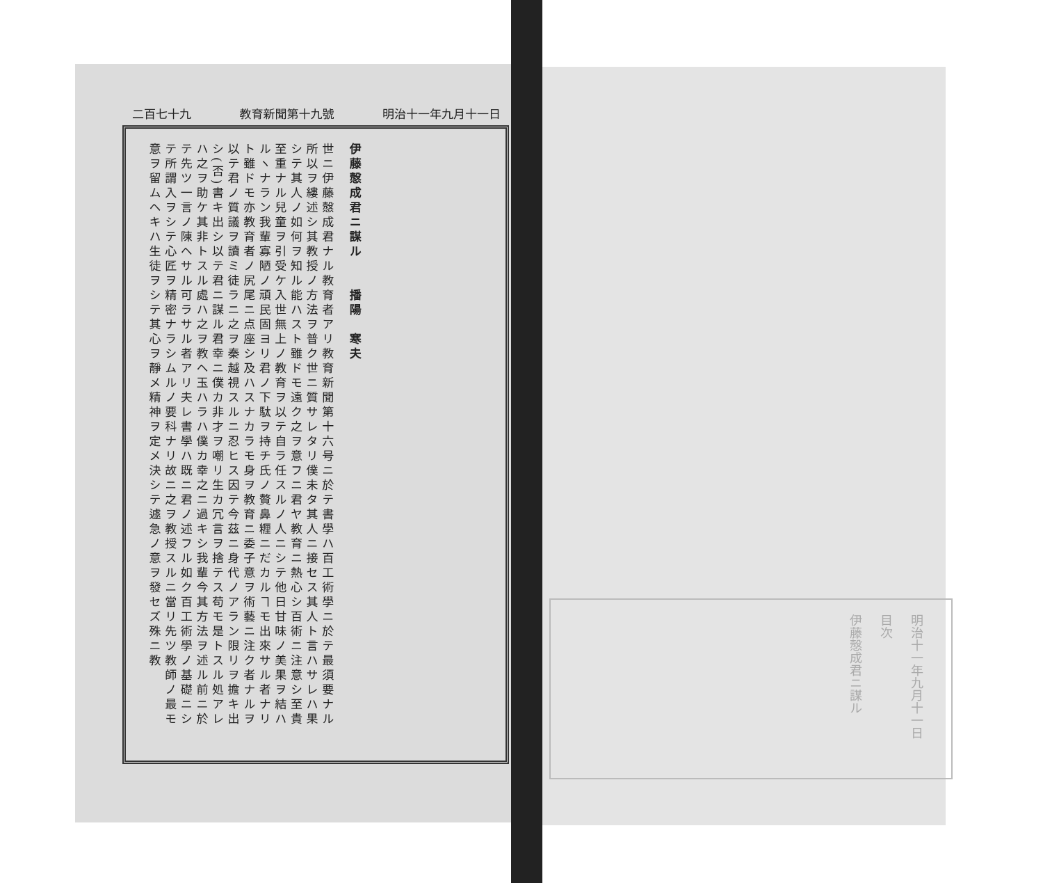二百七十九 教育新聞第十九號 明治十一年九月十一日
伊藤慤成君ニ謀ル　　播陽　寒夫
世ニ伊藤慤成君ナル教育者アリ教育新聞第十六号ニ於テ書學ハ百工術學ニ於テ最須要ナル所以ヲ縷述シ其教授ノ方法ヲ普ク世ニ質サレタリ僕未タ其人ニ接セス其人ト言ハサレハ果シテ其人ノ如何ヲ知ル能ハスト雖ドモ遠ク之ヲ意フニ君ヤ教育ニ熱心シ百術ニ注意シ至貴至重ナル兒童ヲ引受ケ入世無上ノ教育ヲ以テ自ラ任スルノ人ニシテ他日甘味ノ美果ヲ結ハルヽナラン我輩寡陋ノ頑民固ヨリ君ノ下駄ヲ持チ氏ノ贅鼻糎ニだカルヿモ出來サル者ナリト雖ドモ亦教育者ノ尻尾ニ点座シ及ハスナカラモ身ヲ教育ニ委子意ヲ術藝ニ注ク者ナルヲ以テ君ノ質議ヲ讀ミ徒ラニ之ヲ秦越視スルニ忍ヒス因テ今茲ニ身代ノアラン限リヲ擔キ出シ(否)書キ出シ以テ君ニ謀ル君幸ニ僕カ非才ヲ嘲リ生カ冗言ヲ捨テス苟モ是トスル処アレハ之ヲ助ケ其非トスル處ハ之ヲ教ヘ玉ハラハ僕カ幸之ニ過キシ我輩今其方法ヲ述ル前ニ於テ先ツ一言ノ陳ヘサル可ラサル者アリ夫レ書學ハ既ニ君ノ述フル如ク百工術學ノ基礎ニシテ所謂入ヲシテ心匠ヲ精密ナラシムルノ要科ナリ故ニ之ヲ教授スルニ當リ先ツ教師ノ最モ意ヲ留ムヘキハ生徒ヲシテ其心ヲ靜メ精神ヲ定メ決シテ遽急ノ意ヲ發セズ殊ニ教
明治十一年九月十一日
目次
伊藤慤成君ニ謀ル